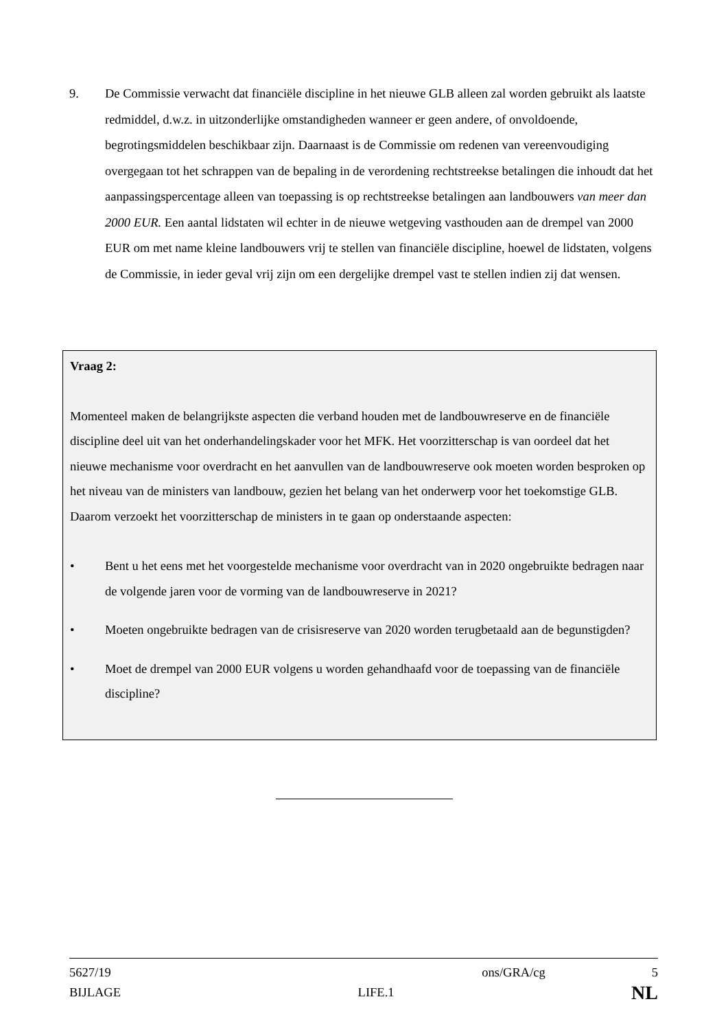9. De Commissie verwacht dat financiële discipline in het nieuwe GLB alleen zal worden gebruikt als laatste redmiddel, d.w.z. in uitzonderlijke omstandigheden wanneer er geen andere, of onvoldoende, begrotingsmiddelen beschikbaar zijn. Daarnaast is de Commissie om redenen van vereenvoudiging overgegaan tot het schrappen van de bepaling in de verordening rechtstreekse betalingen die inhoudt dat het aanpassingspercentage alleen van toepassing is op rechtstreekse betalingen aan landbouwers van meer dan 2000 EUR. Een aantal lidstaten wil echter in de nieuwe wetgeving vasthouden aan de drempel van 2000 EUR om met name kleine landbouwers vrij te stellen van financiële discipline, hoewel de lidstaten, volgens de Commissie, in ieder geval vrij zijn om een dergelijke drempel vast te stellen indien zij dat wensen.
Vraag 2:
Momenteel maken de belangrijkste aspecten die verband houden met de landbouwreserve en de financiële discipline deel uit van het onderhandelingskader voor het MFK. Het voorzitterschap is van oordeel dat het nieuwe mechanisme voor overdracht en het aanvullen van de landbouwreserve ook moeten worden besproken op het niveau van de ministers van landbouw, gezien het belang van het onderwerp voor het toekomstige GLB. Daarom verzoekt het voorzitterschap de ministers in te gaan op onderstaande aspecten:
• Bent u het eens met het voorgestelde mechanisme voor overdracht van in 2020 ongebruikte bedragen naar de volgende jaren voor de vorming van de landbouwreserve in 2021?
• Moeten ongebruikte bedragen van de crisisreserve van 2020 worden terugbetaald aan de begunstigden?
• Moet de drempel van 2000 EUR volgens u worden gehandhaafd voor de toepassing van de financiële discipline?
5627/19 ons/GRA/cg 5
BIJLAGE LIFE.1 NL